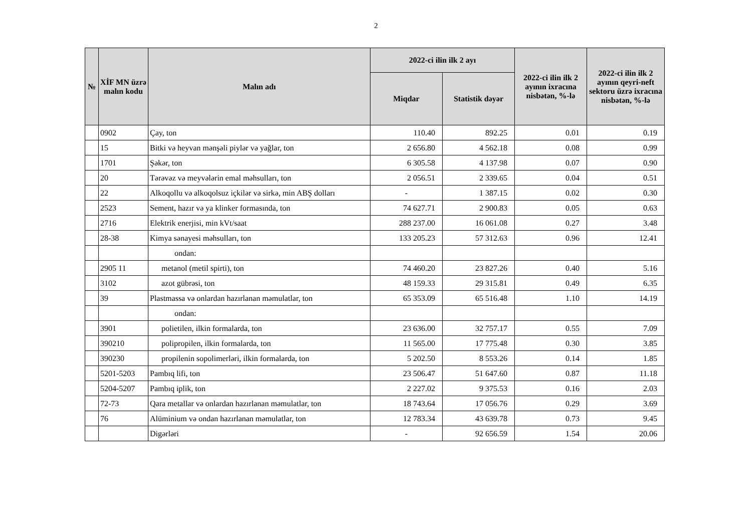2
| № | XİF MN üzrə malın kodu | Malın adı | 2022-ci ilin ilk 2 ayı | | 2022-ci ilin ilk 2 ayının ixracına nisbətən, %-lə | 2022-ci ilin ilk 2 ayının qeyri-neft sektoru üzrə ixracına nisbətən, %-lə |
| --- | --- | --- | --- | --- | --- | --- |
| | | | Miqdar | Statistik dəyər | | |
| | 0902 | Çay, ton | 110.40 | 892.25 | 0.01 | 0.19 |
| | 15 | Bitki və heyvan mənşəli piylər və yağlar, ton | 2 656.80 | 4 562.18 | 0.08 | 0.99 |
| | 1701 | Şəkər, ton | 6 305.58 | 4 137.98 | 0.07 | 0.90 |
| | 20 | Tərəvəz və meyvələrin emal məhsulları, ton | 2 056.51 | 2 339.65 | 0.04 | 0.51 |
| | 22 | Alkoqollu və alkoqolsuz içkilər və sirkə, min ABŞ dolları | - | 1 387.15 | 0.02 | 0.30 |
| | 2523 | Sement, hazır və ya klinker formasında, ton | 74 627.71 | 2 900.83 | 0.05 | 0.63 |
| | 2716 | Elektrik enerjisi, min kVt/saat | 288 237.00 | 16 061.08 | 0.27 | 3.48 |
| | 28-38 | Kimya sənayesi məhsulları, ton | 133 205.23 | 57 312.63 | 0.96 | 12.41 |
| | | ondan: | | | | |
| | 2905 11 | metanol (metil spirti), ton | 74 460.20 | 23 827.26 | 0.40 | 5.16 |
| | 3102 | azot gübrəsi, ton | 48 159.33 | 29 315.81 | 0.49 | 6.35 |
| | 39 | Plastmassa və onlardan hazırlanan məmulatlar, ton | 65 353.09 | 65 516.48 | 1.10 | 14.19 |
| | | ondan: | | | | |
| | 3901 | polietilen, ilkin formalarda, ton | 23 636.00 | 32 757.17 | 0.55 | 7.09 |
| | 390210 | polipropilen, ilkin formalarda, ton | 11 565.00 | 17 775.48 | 0.30 | 3.85 |
| | 390230 | propilenin sopolimerləri, ilkin formalarda, ton | 5 202.50 | 8 553.26 | 0.14 | 1.85 |
| | 5201-5203 | Pambıq lifi, ton | 23 506.47 | 51 647.60 | 0.87 | 11.18 |
| | 5204-5207 | Pambıq iplik, ton | 2 227.02 | 9 375.53 | 0.16 | 2.03 |
| | 72-73 | Qara metallar və onlardan hazırlanan məmulatlar, ton | 18 743.64 | 17 056.76 | 0.29 | 3.69 |
| | 76 | Alüminium və ondan hazırlanan məmulatlar, ton | 12 783.34 | 43 639.78 | 0.73 | 9.45 |
| | | Digərləri | - | 92 656.59 | 1.54 | 20.06 |